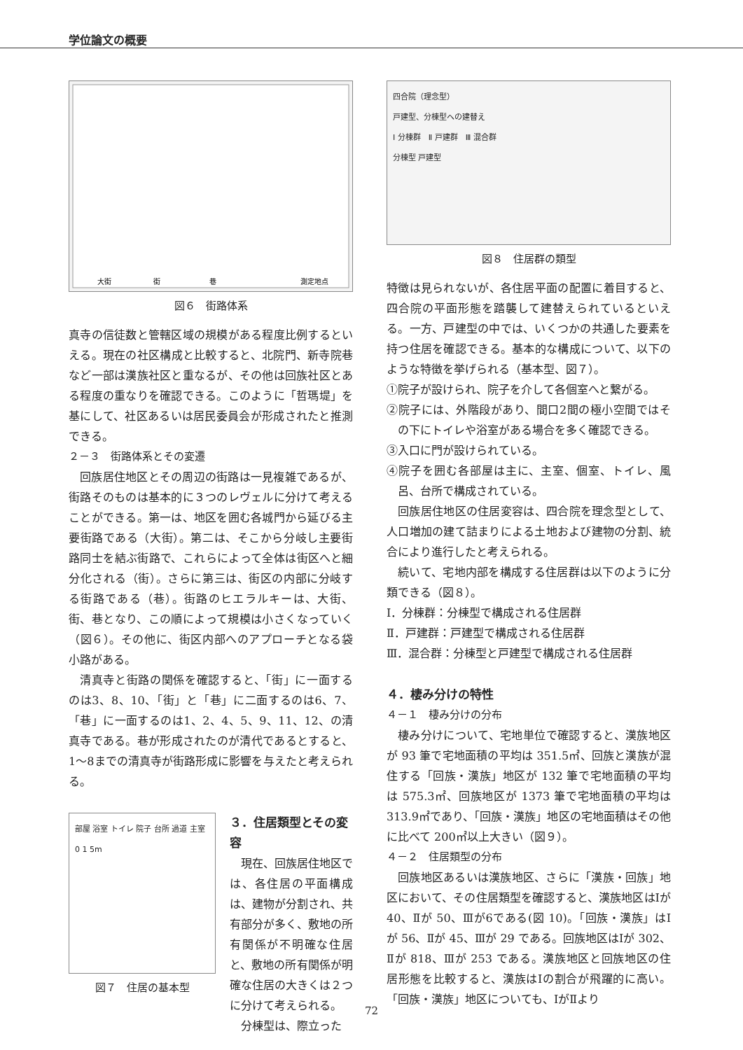学位論文の概要
大街
街
巷
測定地点
図６　街路体系
真寺の信徒数と管轄区域の規模がある程度比例するといえる。現在の社区構成と比較すると、北院門、新寺院巷など一部は漢族社区と重なるが、その他は回族社区とある程度の重なりを確認できる。このように「哲瑪堤」を基にして、社区あるいは居民委員会が形成されたと推測できる。
２－３　街路体系とその変遷
回族居住地区とその周辺の街路は一見複雑であるが、街路そのものは基本的に３つのレヴェルに分けて考えることができる。第一は、地区を囲む各城門から延びる主要街路である（大街）。第二は、そこから分岐し主要街路同士を結ぶ街路で、これらによって全体は街区へと細分化される（街）。さらに第三は、街区の内部に分岐する街路である（巷）。街路のヒエラルキーは、大街、街、巷となり、この順によって規模は小さくなっていく（図６）。その他に、街区内部へのアプローチとなる袋小路がある。
清真寺と街路の関係を確認すると、「街」に一面するのは3、8、10、「街」と「巷」に二面するのは6、7、「巷」に一面するのは1、2、4、5、9、11、12、の清真寺である。巷が形成されたのが清代であるとすると、1〜8までの清真寺が街路形成に影響を与えたと考えられる。
部屋 浴室 トイレ 院子 台所 過道 主室 0 1 5m
図７　住居の基本型
３．住居類型とその変容
現在、回族居住地区では、各住居の平面構成は、建物が分割され、共有部分が多く、敷地の所有関係が不明確な住居と、敷地の所有関係が明確な住居の大きくは２つに分けて考えられる。
分棟型は、際立った
四合院（理念型）
戸建型、分棟型への建替え
Ⅰ 分棟群　Ⅱ 戸建群　Ⅲ 混合群
分棟型 戸建型
図８　住居群の類型
特徴は見られないが、各住居平面の配置に着目すると、四合院の平面形態を踏襲して建替えられているといえる。一方、戸建型の中では、いくつかの共通した要素を持つ住居を確認できる。基本的な構成について、以下のような特徴を挙げられる（基本型、図７）。
①院子が設けられ、院子を介して各個室へと繋がる。
②院子には、外階段があり、間口2間の極小空間ではその下にトイレや浴室がある場合を多く確認できる。
③入口に門が設けられている。
④院子を囲む各部屋は主に、主室、個室、トイレ、風呂、台所で構成されている。
回族居住地区の住居変容は、四合院を理念型として、人口増加の建て詰まりによる土地および建物の分割、統合により進行したと考えられる。
続いて、宅地内部を構成する住居群は以下のように分類できる（図８）。
Ⅰ．分棟群：分棟型で構成される住居群
Ⅱ．戸建群：戸建型で構成される住居群
Ⅲ．混合群：分棟型と戸建型で構成される住居群
４．棲み分けの特性
４－１　棲み分けの分布
棲み分けについて、宅地単位で確認すると、漢族地区が 93 筆で宅地面積の平均は 351.5㎡、回族と漢族が混住する「回族・漢族」地区が 132 筆で宅地面積の平均は 575.3㎡、回族地区が 1373 筆で宅地面積の平均は 313.9㎡であり、「回族・漢族」地区の宅地面積はその他に比べて 200㎡以上大きい（図９）。
４－２　住居類型の分布
回族地区あるいは漢族地区、さらに「漢族・回族」地区において、その住居類型を確認すると、漢族地区はⅠが 40、Ⅱが 50、Ⅲが6である(図 10)。「回族・漢族」はⅠが 56、Ⅱが 45、Ⅲが 29 である。回族地区はⅠが 302、Ⅱが 818、Ⅲが 253 である。漢族地区と回族地区の住居形態を比較すると、漢族はⅠの割合が飛躍的に高い。「回族・漢族」地区についても、ⅠがⅡより
72